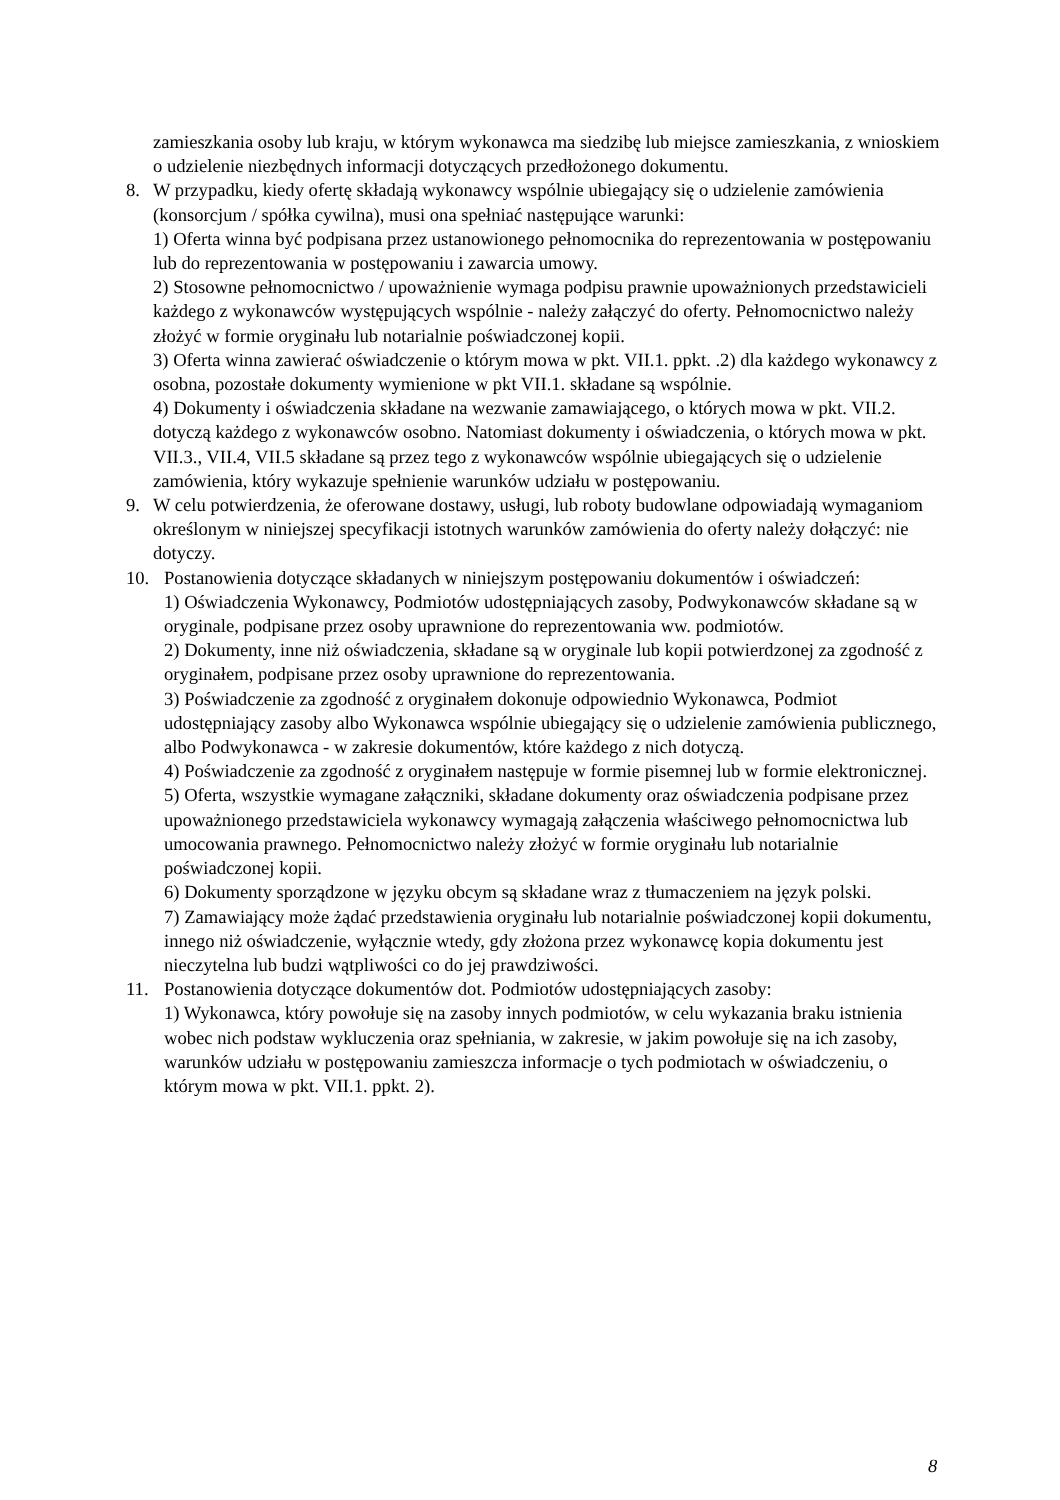zamieszkania osoby lub kraju, w którym wykonawca ma siedzibę lub miejsce zamieszkania, z wnioskiem o udzielenie niezbędnych informacji dotyczących przedłożonego dokumentu.
8. W przypadku, kiedy ofertę składają wykonawcy wspólnie ubiegający się o udzielenie zamówienia (konsorcjum / spółka cywilna), musi ona spełniać następujące warunki:
1) Oferta winna być podpisana przez ustanowionego pełnomocnika do reprezentowania w postępowaniu lub do reprezentowania w postępowaniu i zawarcia umowy.
2) Stosowne pełnomocnictwo / upoważnienie wymaga podpisu prawnie upoważnionych przedstawicieli każdego z wykonawców występujących wspólnie - należy załączyć do oferty. Pełnomocnictwo należy złożyć w formie oryginału lub notarialnie poświadczonej kopii.
3) Oferta winna zawierać oświadczenie o którym mowa w pkt. VII.1. ppkt. .2) dla każdego wykonawcy z osobna, pozostałe dokumenty wymienione w pkt VII.1. składane są wspólnie.
4) Dokumenty i oświadczenia składane na wezwanie zamawiającego, o których mowa w pkt. VII.2. dotyczą każdego z wykonawców osobno. Natomiast dokumenty i oświadczenia, o których mowa w pkt. VII.3., VII.4, VII.5 składane są przez tego z wykonawców wspólnie ubiegających się o udzielenie zamówienia, który wykazuje spełnienie warunków udziału w postępowaniu.
9. W celu potwierdzenia, że oferowane dostawy, usługi, lub roboty budowlane odpowiadają wymaganiom określonym w niniejszej specyfikacji istotnych warunków zamówienia do oferty należy dołączyć: nie dotyczy.
10. Postanowienia dotyczące składanych w niniejszym postępowaniu dokumentów i oświadczeń:
1) Oświadczenia Wykonawcy, Podmiotów udostępniających zasoby, Podwykonawców składane są w oryginale, podpisane przez osoby uprawnione do reprezentowania ww. podmiotów.
2) Dokumenty, inne niż oświadczenia, składane są w oryginale lub kopii potwierdzonej za zgodność z oryginałem, podpisane przez osoby uprawnione do reprezentowania.
3) Poświadczenie za zgodność z oryginałem dokonuje odpowiednio Wykonawca, Podmiot udostępniający zasoby albo Wykonawca wspólnie ubiegający się o udzielenie zamówienia publicznego, albo Podwykonawca - w zakresie dokumentów, które każdego z nich dotyczą.
4) Poświadczenie za zgodność z oryginałem następuje w formie pisemnej lub w formie elektronicznej.
5) Oferta, wszystkie wymagane załączniki, składane dokumenty oraz oświadczenia podpisane przez upoważnionego przedstawiciela wykonawcy wymagają załączenia właściwego pełnomocnictwa lub umocowania prawnego. Pełnomocnictwo należy złożyć w formie oryginału lub notarialnie poświadczonej kopii.
6) Dokumenty sporządzone w języku obcym są składane wraz z tłumaczeniem na język polski.
7) Zamawiający może żądać przedstawienia oryginału lub notarialnie poświadczonej kopii dokumentu, innego niż oświadczenie, wyłącznie wtedy, gdy złożona przez wykonawcę kopia dokumentu jest nieczytelna lub budzi wątpliwości co do jej prawdziwości.
11. Postanowienia dotyczące dokumentów dot. Podmiotów udostępniających zasoby:
1) Wykonawca, który powołuje się na zasoby innych podmiotów, w celu wykazania braku istnienia wobec nich podstaw wykluczenia oraz spełniania, w zakresie, w jakim powołuje się na ich zasoby, warunków udziału w postępowaniu zamieszcza informacje o tych podmiotach w oświadczeniu, o którym mowa w pkt. VII.1. ppkt. 2).
8